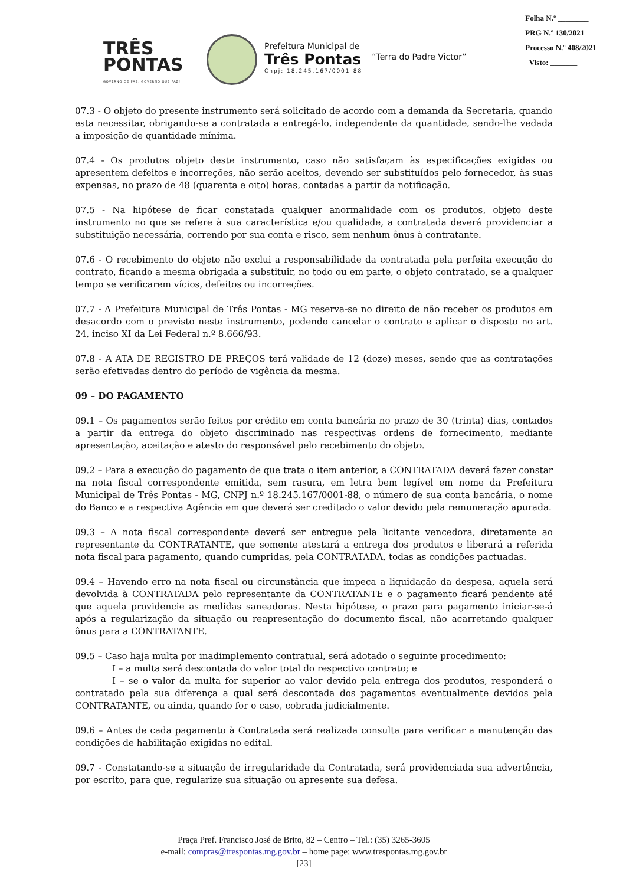TRÊS
PONTAS
GOVERNO DE PAZ, GOVERNO QUE FAZ!
Prefeitura Municipal de
Três Pontas
Cnpj: 18.245.167/0001-88
“Terra do Padre Victor”
Folha N.º ________
PRG N.º 130/2021
Processo N.º 408/2021
Visto: _______
07.3 - O objeto do presente instrumento será solicitado de acordo com a demanda da Secretaria, quando esta necessitar, obrigando-se a contratada a entregá-lo, independente da quantidade, sendo-lhe vedada a imposição de quantidade mínima.
07.4 - Os produtos objeto deste instrumento, caso não satisfaçam às especificações exigidas ou apresentem defeitos e incorreções, não serão aceitos, devendo ser substituídos pelo fornecedor, às suas expensas, no prazo de 48 (quarenta e oito) horas, contadas a partir da notificação.
07.5 - Na hipótese de ficar constatada qualquer anormalidade com os produtos, objeto deste instrumento no que se refere à sua característica e/ou qualidade, a contratada deverá providenciar a substituição necessária, correndo por sua conta e risco, sem nenhum ônus à contratante.
07.6 - O recebimento do objeto não exclui a responsabilidade da contratada pela perfeita execução do contrato, ficando a mesma obrigada a substituir, no todo ou em parte, o objeto contratado, se a qualquer tempo se verificarem vícios, defeitos ou incorreções.
07.7 - A Prefeitura Municipal de Três Pontas - MG reserva-se no direito de não receber os produtos em desacordo com o previsto neste instrumento, podendo cancelar o contrato e aplicar o disposto no art. 24, inciso XI da Lei Federal n.º 8.666/93.
07.8 - A ATA DE REGISTRO DE PREÇOS terá validade de 12 (doze) meses, sendo que as contratações serão efetivadas dentro do período de vigência da mesma.
09 – DO PAGAMENTO
09.1 – Os pagamentos serão feitos por crédito em conta bancária no prazo de 30 (trinta) dias, contados a partir da entrega do objeto discriminado nas respectivas ordens de fornecimento, mediante apresentação, aceitação e atesto do responsável pelo recebimento do objeto.
09.2 – Para a execução do pagamento de que trata o item anterior, a CONTRATADA deverá fazer constar na nota fiscal correspondente emitida, sem rasura, em letra bem legível em nome da Prefeitura Municipal de Três Pontas - MG, CNPJ n.º 18.245.167/0001-88, o número de sua conta bancária, o nome do Banco e a respectiva Agência em que deverá ser creditado o valor devido pela remuneração apurada.
09.3 – A nota fiscal correspondente deverá ser entregue pela licitante vencedora, diretamente ao representante da CONTRATANTE, que somente atestará a entrega dos produtos e liberará a referida nota fiscal para pagamento, quando cumpridas, pela CONTRATADA, todas as condições pactuadas.
09.4 – Havendo erro na nota fiscal ou circunstância que impeça a liquidação da despesa, aquela será devolvida à CONTRATADA pelo representante da CONTRATANTE e o pagamento ficará pendente até que aquela providencie as medidas saneadoras. Nesta hipótese, o prazo para pagamento iniciar-se-á após a regularização da situação ou reapresentação do documento fiscal, não acarretando qualquer ônus para a CONTRATANTE.
09.5 – Caso haja multa por inadimplemento contratual, será adotado o seguinte procedimento:
I – a multa será descontada do valor total do respectivo contrato; e
I – se o valor da multa for superior ao valor devido pela entrega dos produtos, responderá o contratado pela sua diferença a qual será descontada dos pagamentos eventualmente devidos pela CONTRATANTE, ou ainda, quando for o caso, cobrada judicialmente.
09.6 – Antes de cada pagamento à Contratada será realizada consulta para verificar a manutenção das condições de habilitação exigidas no edital.
09.7 - Constatando-se a situação de irregularidade da Contratada, será providenciada sua advertência, por escrito, para que, regularize sua situação ou apresente sua defesa.
Praça Pref. Francisco José de Brito, 82 – Centro – Tel.: (35) 3265-3605
e-mail: compras@trespontas.mg.gov.br – home page: www.trespontas.mg.gov.br
[23]